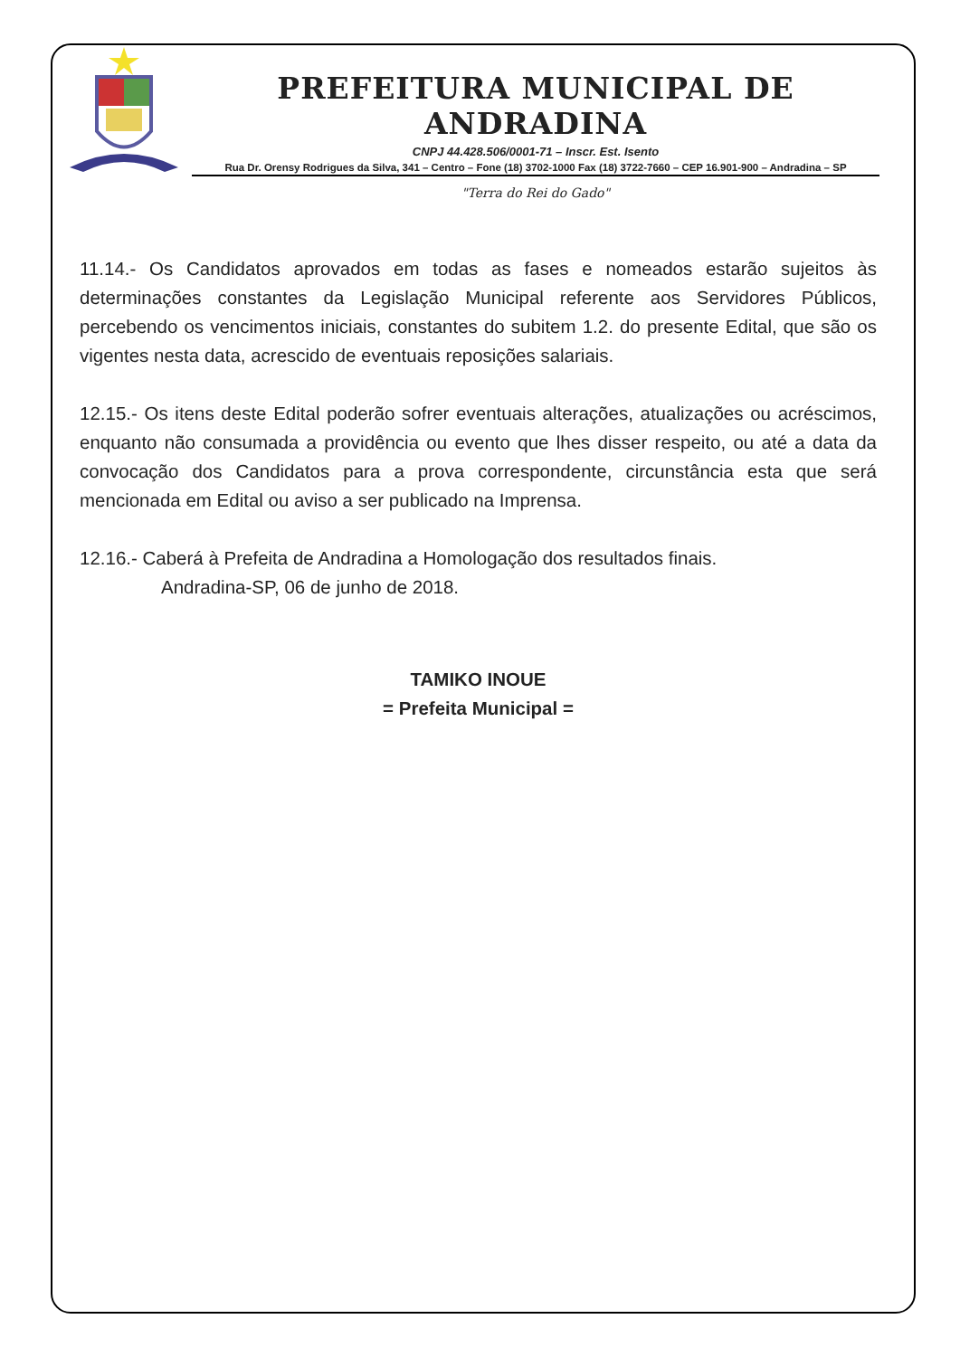PREFEITURA MUNICIPAL DE ANDRADINA
CNPJ 44.428.506/0001-71 – Inscr. Est. Isento
Rua Dr. Orensy Rodrigues da Silva, 341 – Centro – Fone (18) 3702-1000 Fax (18) 3722-7660 – CEP 16.901-900 – Andradina – SP
"Terra do Rei do Gado"
11.14.- Os Candidatos aprovados em todas as fases e nomeados estarão sujeitos às determinações constantes da Legislação Municipal referente aos Servidores Públicos, percebendo os vencimentos iniciais, constantes do subitem 1.2. do presente Edital, que são os vigentes nesta data, acrescido de eventuais reposições salariais.
12.15.- Os itens deste Edital poderão sofrer eventuais alterações, atualizações ou acréscimos, enquanto não consumada a providência ou evento que lhes disser respeito, ou até a data da convocação dos Candidatos para a prova correspondente, circunstância esta que será mencionada em Edital ou aviso a ser publicado na Imprensa.
12.16.- Caberá à Prefeita de Andradina a Homologação dos resultados finais.
Andradina-SP, 06 de junho de 2018.
TAMIKO INOUE
= Prefeita Municipal =